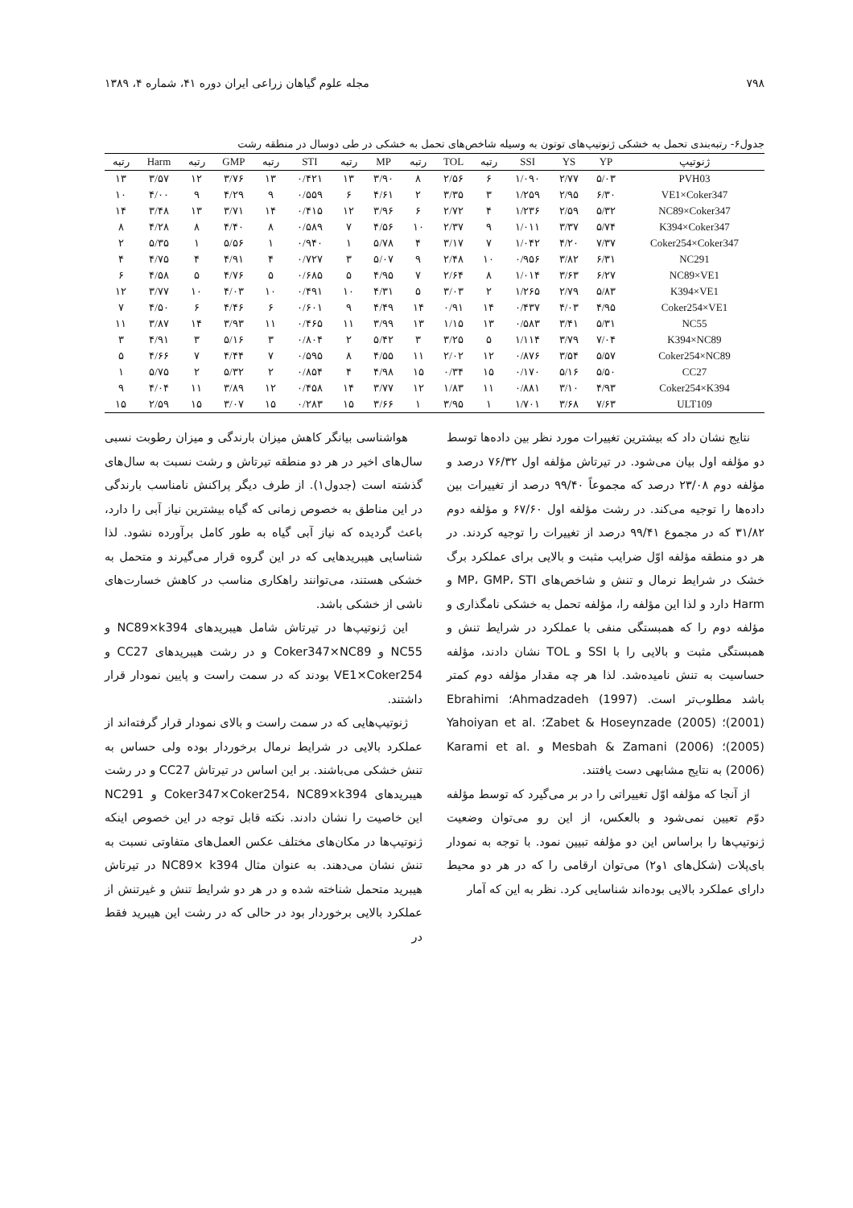۷۹۸ مجله علوم گیاهان زراعی ایران دوره ۴۱، شماره ۴، ۱۳۸۹
جدول۶- رتبه‌بندی تحمل به خشکی ژنوتیپ‌های توتون به وسیله شاخص‌های تحمل به خشکی در طی دوسال در منطقه رشت
| ژنوتیپ | YP | YS | SSI | رتبه | TOL | رتبه | MP | رتبه | STI | رتبه | GMP | رتبه | Harm | رتبه |
| --- | --- | --- | --- | --- | --- | --- | --- | --- | --- | --- | --- | --- | --- | --- |
| PVH03 | ۵/۰۳ | ۲/۷۷ | ۱/۰۹۰ | ۶ | ۲/۵۶ | ۸ | ۳/۹۰ | ۱۳ | ۰/۴۲۱ | ۱۳ | ۳/۷۶ | ۱۲ | ۳/۵۷ | ۱۳ |
| VE1×Coker347 | ۶/۳۰ | ۲/۹۵ | ۱/۲۵۹ | ۳ | ۳/۳۵ | ۲ | ۴/۶۱ | ۶ | ۰/۵۵۹ | ۹ | ۴/۲۹ | ۹ | ۴/۰۰ | ۱۰ |
| NC89×Coker347 | ۵/۳۲ | ۲/۵۹ | ۱/۲۳۶ | ۴ | ۲/۷۲ | ۶ | ۳/۹۶ | ۱۲ | ۰/۴۱۵ | ۱۴ | ۳/۷۱ | ۱۳ | ۳/۴۸ | ۱۴ |
| K394×Coker347 | ۵/۷۴ | ۳/۳۷ | ۱/۰۱۱ | ۹ | ۲/۳۷ | ۱۰ | ۴/۵۶ | ۷ | ۰/۵۸۹ | ۸ | ۴/۴۰ | ۸ | ۴/۲۸ | ۸ |
| Coker254×Coker347 | ۷/۳۷ | ۴/۲۰ | ۱/۰۴۲ | ۷ | ۳/۱۷ | ۴ | ۵/۷۸ | ۱ | ۰/۹۴۰ | ۱ | ۵/۵۶ | ۱ | ۵/۳۵ | ۲ |
| NC291 | ۶/۳۱ | ۳/۸۲ | ۰/۹۵۶ | ۱۰ | ۲/۴۸ | ۹ | ۵/۰۷ | ۳ | ۰/۷۲۷ | ۴ | ۴/۹۱ | ۴ | ۴/۷۵ | ۴ |
| NC89×VE1 | ۶/۲۷ | ۳/۶۳ | ۱/۰۱۴ | ۸ | ۲/۶۴ | ۷ | ۴/۹۵ | ۵ | ۰/۶۸۵ | ۵ | ۴/۷۶ | ۵ | ۴/۵۸ | ۶ |
| K394×VE1 | ۵/۸۳ | ۲/۷۹ | ۱/۲۶۵ | ۲ | ۳/۰۳ | ۵ | ۴/۳۱ | ۱۰ | ۰/۴۹۱ | ۱۰ | ۴/۰۳ | ۱۰ | ۳/۷۷ | ۱۲ |
| Coker254×VE1 | ۴/۹۵ | ۴/۰۳ | ۰/۴۳۷ | ۱۴ | ۰/۹۱ | ۱۴ | ۴/۴۹ | ۹ | ۰/۶۰۱ | ۶ | ۴/۴۶ | ۶ | ۴/۵۰ | ۷ |
| NC55 | ۵/۳۱ | ۳/۴۱ | ۰/۵۸۳ | ۱۳ | ۱/۱۵ | ۱۳ | ۳/۹۹ | ۱۱ | ۰/۴۶۵ | ۱۱ | ۳/۹۳ | ۱۴ | ۳/۸۷ | ۱۱ |
| K394×NC89 | ۷/۰۴ | ۳/۷۹ | ۱/۱۱۴ | ۵ | ۳/۲۵ | ۳ | ۵/۴۲ | ۲ | ۰/۸۰۴ | ۳ | ۵/۱۶ | ۳ | ۴/۹۱ | ۳ |
| Coker254×NC89 | ۵/۵۷ | ۳/۵۴ | ۰/۸۷۶ | ۱۲ | ۲/۰۲ | ۱۱ | ۴/۵۵ | ۸ | ۰/۵۹۵ | ۷ | ۴/۴۴ | ۷ | ۴/۶۶ | ۵ |
| CC27 | ۵/۵۰ | ۵/۱۶ | ۰/۱۷۰ | ۱۵ | ۰/۳۴ | ۱۵ | ۴/۹۸ | ۴ | ۰/۸۵۴ | ۲ | ۵/۳۲ | ۲ | ۵/۷۵ | ۱ |
| Coker254×K394 | ۴/۹۳ | ۳/۱۰ | ۰/۸۸۱ | ۱۱ | ۱/۸۳ | ۱۲ | ۳/۷۷ | ۱۴ | ۰/۴۵۸ | ۱۲ | ۳/۸۹ | ۱۱ | ۴/۰۴ | ۹ |
| ULT109 | ۷/۶۳ | ۳/۶۸ | ۱/۷۰۱ | ۱ | ۳/۹۵ | ۱ | ۳/۶۶ | ۱۵ | ۰/۲۸۳ | ۱۵ | ۳/۰۷ | ۱۵ | ۲/۵۹ | ۱۵ |
نتایج نشان داد که بیشترین تغییرات مورد نظر بین داده‌ها توسط دو مؤلفه اول بیان می‌شود. در تیرتاش مؤلفه اول ۷۶/۳۲ درصد و مؤلفه دوم ۲۳/۰۸ درصد که مجموعاً ۹۹/۴۰ درصد از تغییرات بین داده‌ها را توجیه می‌کند. در رشت مؤلفه اول ۶۷/۶۰ و مؤلفه دوم ۳۱/۸۲ که در مجموع ۹۹/۴۱ درصد از تغییرات را توجیه کردند. در هر دو منطقه مؤلفه اوّل ضرایب مثبت و بالایی برای عملکرد برگ خشک در شرایط نرمال و تنش و شاخص‌های MP، GMP، STI و Harm دارد و لذا این مؤلفه را، مؤلفه تحمل به خشکی نامگذاری و مؤلفه دوم را که همبستگی منفی با عملکرد در شرایط تنش و همبستگی مثبت و بالایی را با SSI و TOL نشان دادند، مؤلفه حساسیت به تنش نامیده‌شد. لذا هر چه مقدار مؤلفه دوم کمتر باشد مطلوب‌تر است. Ahmadzadeh (1997)؛ Ebrahimi (2001)؛ Zabet & Hoseynzade (2005)؛ Yahoiyan et al. (2005)؛ Mesbah & Zamani (2006) و Karami et al. (2006) به نتایج مشابهی دست یافتند.
از آنجا که مؤلفه اوّل تغییراتی را در بر می‌گیرد که توسط مؤلفه دوّم تعیین نمی‌شود و بالعکس، از این رو می‌توان وضعیت ژنوتیپ‌ها را براساس این دو مؤلفه تبیین نمود. با توجه به نمودار بای‌پلات (شکل‌های ۱و۲) می‌توان ارقامی را که در هر دو محیط دارای عملکرد بالایی بوده‌اند شناسایی کرد. نظر به این که آمار
هواشناسی بیانگر کاهش میزان بارندگی و میزان رطوبت نسبی سال‌های اخیر در هر دو منطقه تیرتاش و رشت نسبت به سال‌های گذشته است (جدول۱). از طرف دیگر پراکنش نامناسب بارندگی در این مناطق به خصوص زمانی که گیاه بیشترین نیاز آبی را دارد، باعث گردیده که نیاز آبی گیاه به طور کامل برآورده نشود. لذا شناسایی هیبریدهایی که در این گروه قرار می‌گیرند و متحمل به خشکی هستند، می‌توانند راهکاری مناسب در کاهش خسارت‌های ناشی از خشکی باشد.
این ژنوتیپ‌ها در تیرتاش شامل هیبریدهای NC89×k394 و NC55 و Coker347×NC89 و در رشت هیبریدهای CC27 و VE1×Coker254 بودند که در سمت راست و پایین نمودار قرار داشتند.
ژنوتیپ‌هایی که در سمت راست و بالای نمودار قرار گرفته‌اند از عملکرد بالایی در شرایط نرمال برخوردار بوده ولی حساس به تنش خشکی می‌باشند. بر این اساس در تیرتاش CC27 و در رشت هیبریدهای Coker347×Coker254، NC89×k394 و NC291 این خاصیت را نشان دادند. نکته قابل توجه در این خصوص اینکه ژنوتیپ‌ها در مکان‌های مختلف عکس العمل‌های متفاوتی نسبت به تنش نشان می‌دهند. به عنوان مثال NC89× k394 در تیرتاش هیبرید متحمل شناخته شده و در هر دو شرایط تنش و غیرتنش از عملکرد بالایی برخوردار بود در حالی که در رشت این هیبرید فقط در